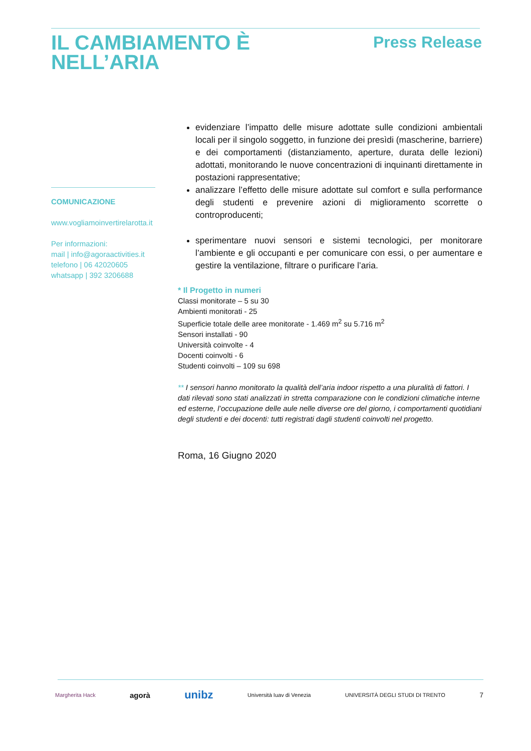IL CAMBIAMENTO È
NELL’ARIA
Press Release
COMUNICAZIONE
www.vogliamoinvertirelarotta.it
Per informazioni:
mail | info@agoraactivities.it
telefono | 06 42020605
whatsapp | 392 3206688
evidenziare l’impatto delle misure adottate sulle condizioni ambientali locali per il singolo soggetto, in funzione dei presìdi (mascherine, barriere) e dei comportamenti (distanziamento, aperture, durata delle lezioni) adottati, monitorando le nuove concentrazioni di inquinanti direttamente in postazioni rappresentative;
analizzare l’effetto delle misure adottate sul comfort e sulla performance degli studenti e prevenire azioni di miglioramento scorrette o controproducenti;
sperimentare nuovi sensori e sistemi tecnologici, per monitorare l’ambiente e gli occupanti e per comunicare con essi, o per aumentare e gestire la ventilazione, filtrare o purificare l’aria.
* Il Progetto in numeri
Classi monitorate – 5 su 30
Ambienti monitorati - 25
Superficie totale delle aree monitorate - 1.469 m<sup>2</sup> su 5.716 m<sup>2</sup>
Sensori installati - 90
Università coinvolte - 4
Docenti coinvolti - 6
Studenti coinvolti – 109 su 698
** I sensori hanno monitorato la qualità dell’aria indoor rispetto a una pluralità di fattori. I dati rilevati sono stati analizzati in stretta comparazione con le condizioni climatiche interne ed esterne, l’occupazione delle aule nelle diverse ore del giorno, i comportamenti quotidiani degli studenti e dei docenti: tutti registrati dagli studenti coinvolti nel progetto.
Roma, 16 Giugno 2020
Margherita Hack agorà unibz Università Iuav di Venezia UNIVERSITÀ DEGLI STUDI DI TRENTO 7